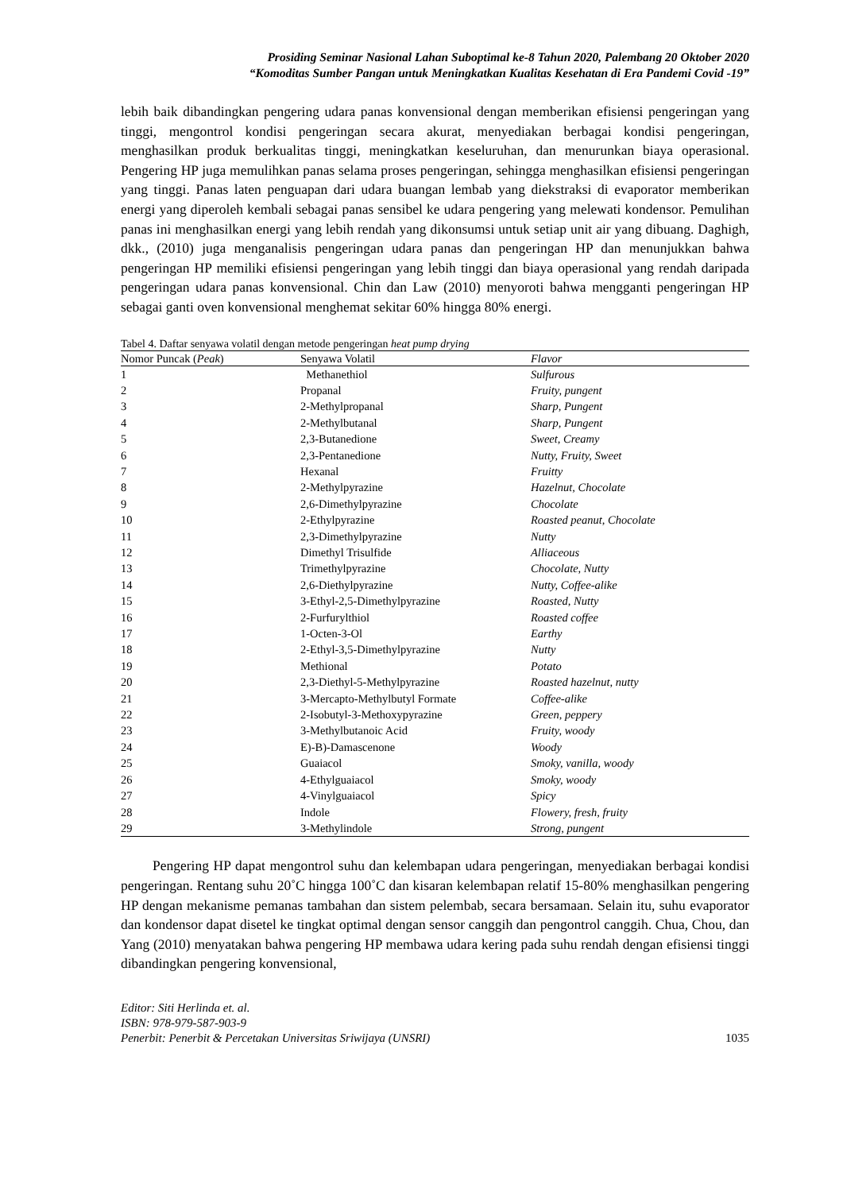Prosiding Seminar Nasional Lahan Suboptimal ke-8 Tahun 2020, Palembang 20 Oktober 2020
“Komoditas Sumber Pangan untuk Meningkatkan Kualitas Kesehatan di Era Pandemi Covid -19”
lebih baik dibandingkan pengering udara panas konvensional dengan memberikan efisiensi pengeringan yang tinggi, mengontrol kondisi pengeringan secara akurat, menyediakan berbagai kondisi pengeringan, menghasilkan produk berkualitas tinggi, meningkatkan keseluruhan, dan menurunkan biaya operasional. Pengering HP juga memulihkan panas selama proses pengeringan, sehingga menghasilkan efisiensi pengeringan yang tinggi. Panas laten penguapan dari udara buangan lembab yang diekstraksi di evaporator memberikan energi yang diperoleh kembali sebagai panas sensibel ke udara pengering yang melewati kondensor. Pemulihan panas ini menghasilkan energi yang lebih rendah yang dikonsumsi untuk setiap unit air yang dibuang. Daghigh, dkk., (2010) juga menganalisis pengeringan udara panas dan pengeringan HP dan menunjukkan bahwa pengeringan HP memiliki efisiensi pengeringan yang lebih tinggi dan biaya operasional yang rendah daripada pengeringan udara panas konvensional. Chin dan Law (2010) menyoroti bahwa mengganti pengeringan HP sebagai ganti oven konvensional menghemat sekitar 60% hingga 80% energi.
Tabel 4. Daftar senyawa volatil dengan metode pengeringan heat pump drying
| Nomor Puncak ( Peak ) | Senyawa Volatil | Flavor |
| --- | --- | --- |
| 1 | Methanethiol | Sulfurous |
| 2 | Propanal | Fruity, pungent |
| 3 | 2-Methylpropanal | Sharp, Pungent |
| 4 | 2-Methylbutanal | Sharp, Pungent |
| 5 | 2,3-Butanedione | Sweet, Creamy |
| 6 | 2,3-Pentanedione | Nutty, Fruity, Sweet |
| 7 | Hexanal | Fruitty |
| 8 | 2-Methylpyrazine | Hazelnut, Chocolate |
| 9 | 2,6-Dimethylpyrazine | Chocolate |
| 10 | 2-Ethylpyrazine | Roasted peanut, Chocolate |
| 11 | 2,3-Dimethylpyrazine | Nutty |
| 12 | Dimethyl Trisulfide | Alliaceous |
| 13 | Trimethylpyrazine | Chocolate, Nutty |
| 14 | 2,6-Diethylpyrazine | Nutty, Coffee-alike |
| 15 | 3-Ethyl-2,5-Dimethylpyrazine | Roasted, Nutty |
| 16 | 2-Furfurylthiol | Roasted coffee |
| 17 | 1-Octen-3-Ol | Earthy |
| 18 | 2-Ethyl-3,5-Dimethylpyrazine | Nutty |
| 19 | Methional | Potato |
| 20 | 2,3-Diethyl-5-Methylpyrazine | Roasted hazelnut, nutty |
| 21 | 3-Mercapto-Methylbutyl Formate | Coffee-alike |
| 22 | 2-Isobutyl-3-Methoxypyrazine | Green, peppery |
| 23 | 3-Methylbutanoic Acid | Fruity, woody |
| 24 | E)-B)-Damascenone | Woody |
| 25 | Guaiacol | Smoky, vanilla, woody |
| 26 | 4-Ethylguaiacol | Smoky, woody |
| 27 | 4-Vinylguaiacol | Spicy |
| 28 | Indole | Flowery, fresh, fruity |
| 29 | 3-Methylindole | Strong, pungent |
Pengering HP dapat mengontrol suhu dan kelembapan udara pengeringan, menyediakan berbagai kondisi pengeringan. Rentang suhu 20˚C hingga 100˚C dan kisaran kelembapan relatif 15-80% menghasilkan pengering HP dengan mekanisme pemanas tambahan dan sistem pelembab, secara bersamaan. Selain itu, suhu evaporator dan kondensor dapat disetel ke tingkat optimal dengan sensor canggih dan pengontrol canggih. Chua, Chou, dan Yang (2010) menyatakan bahwa pengering HP membawa udara kering pada suhu rendah dengan efisiensi tinggi dibandingkan pengering konvensional,
Editor: Siti Herlinda et. al.
ISBN: 978-979-587-903-9
Penerbit: Penerbit & Percetakan Universitas Sriwijaya (UNSRI) 1035